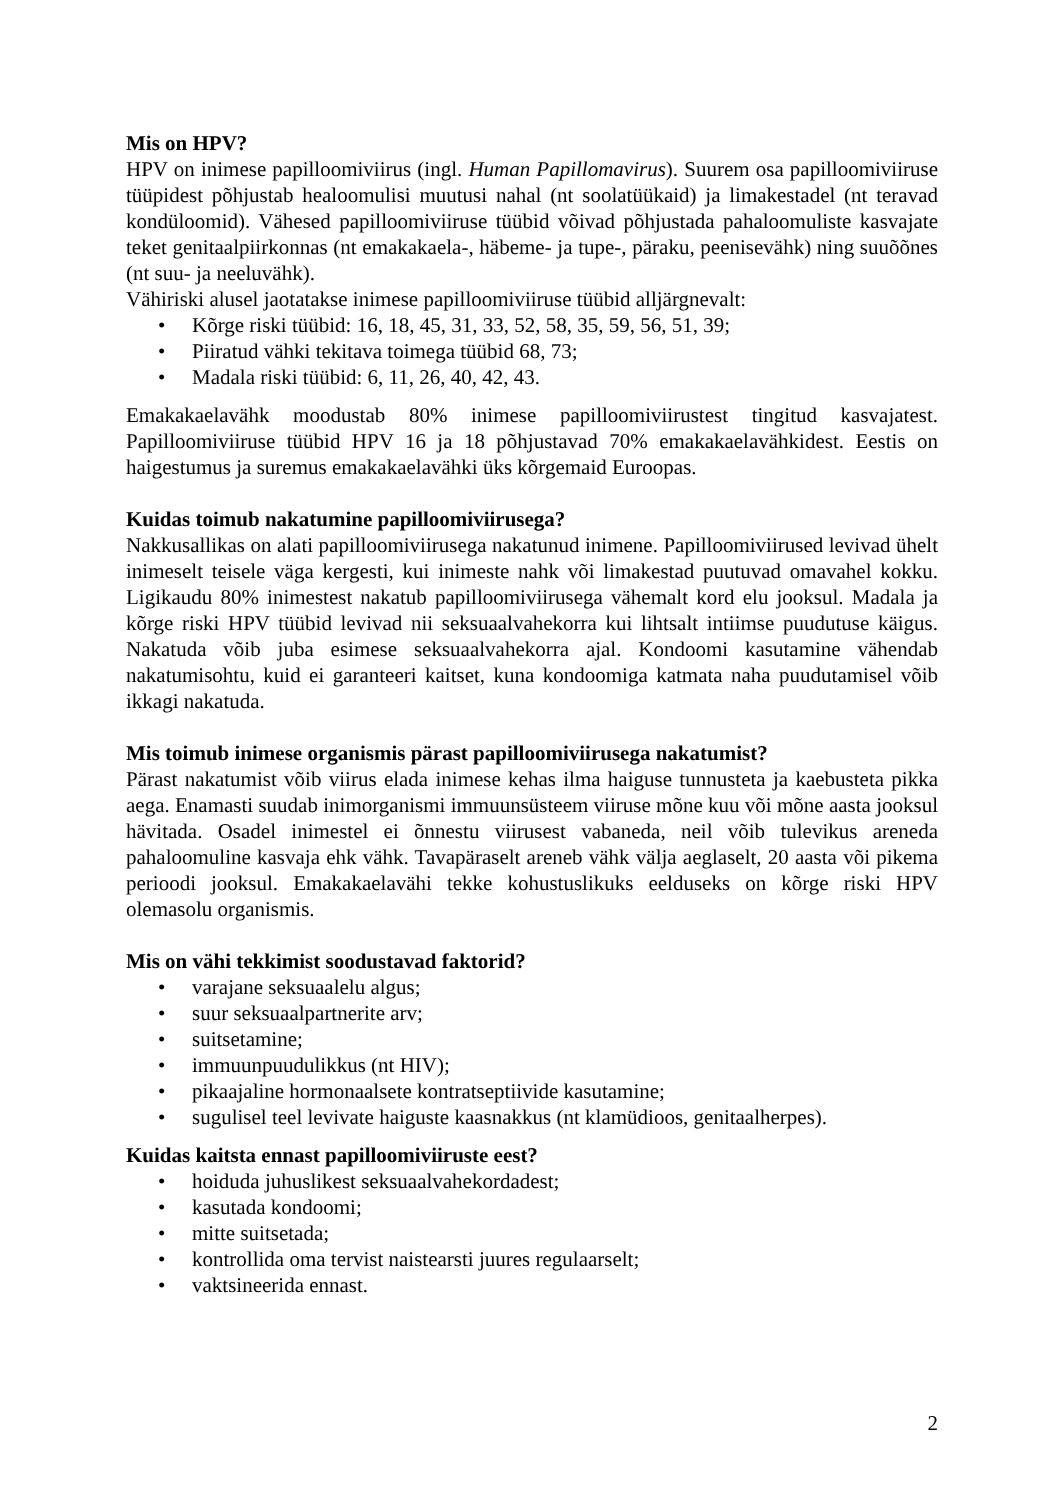Mis on HPV?
HPV on inimese papilloomiviirus (ingl. Human Papillomavirus). Suurem osa papilloomiviiruse tüüpidest põhjustab healoomulisi muutusi nahal (nt soolatüükaid) ja limakestadel (nt teravad kondüloomid). Vähesed papilloomiviiruse tüübid võivad põhjustada pahaloomuliste kasvajate teket genitaalpiirkonnas (nt emakakaela-, häbeme- ja tupe-, päraku, peenisevähk) ning suuõõnes (nt suu- ja neeluvähk).
Vähiriski alusel jaotatakse inimese papilloomiviiruse tüübid alljärgnevalt:
• Kõrge riski tüübid: 16, 18, 45, 31, 33, 52, 58, 35, 59, 56, 51, 39;
• Piiratud vähki tekitava toimega tüübid 68, 73;
• Madala riski tüübid: 6, 11, 26, 40, 42, 43.
Emakakaelavähk moodustab 80% inimese papilloomiviirustest tingitud kasvajatest. Papilloomiviiruse tüübid HPV 16 ja 18 põhjustavad 70% emakakaelavähkidest. Eestis on haigestumus ja suremus emakakaelavähki üks kõrgemaid Euroopas.
Kuidas toimub nakatumine papilloomiviirusega?
Nakkusallikas on alati papilloomiviirusega nakatunud inimene. Papilloomiviirused levivad ühelt inimeselt teisele väga kergesti, kui inimeste nahk või limakestad puutuvad omavahel kokku. Ligikaudu 80% inimestest nakatub papilloomiviirusega vähemalt kord elu jooksul. Madala ja kõrge riski HPV tüübid levivad nii seksuaalvahekorra kui lihtsalt intiimse puudutuse käigus. Nakatuda võib juba esimese seksuaalvahekorra ajal. Kondoomi kasutamine vähendab nakatumisohtu, kuid ei garanteeri kaitset, kuna kondoomiga katmata naha puudutamisel võib ikkagi nakatuda.
Mis toimub inimese organismis pärast papilloomiviirusega nakatumist?
Pärast nakatumist võib viirus elada inimese kehas ilma haiguse tunnusteta ja kaebusteta pikka aega. Enamasti suudab inimorganismi immuunsüsteem viiruse mõne kuu või mõne aasta jooksul hävitada. Osadel inimestel ei õnnestu viirusest vabaneda, neil võib tulevikus areneda pahaloomuline kasvaja ehk vähk. Tavapäraselt areneb vähk välja aeglaselt, 20 aasta või pikema perioodi jooksul. Emakakaelavähi tekke kohustuslikuks eelduseks on kõrge riski HPV olemasolu organismis.
Mis on vähi tekkimist soodustavad faktorid?
• varajane seksuaalelu algus;
• suur seksuaalpartnerite arv;
• suitsetamine;
• immuunpuudulikkus (nt HIV);
• pikaajaline hormonaalsete kontratseptiivide kasutamine;
• sugulisel teel levivate haiguste kaasnakkus (nt klamüdioos, genitaalherpes).
Kuidas kaitsta ennast papilloomiviiruste eest?
• hoiduda juhuslikest seksuaalvahekordadest;
• kasutada kondoomi;
• mitte suitsetada;
• kontrollida oma tervist naistearsti juures regulaarselt;
• vaktsineerida ennast.
2